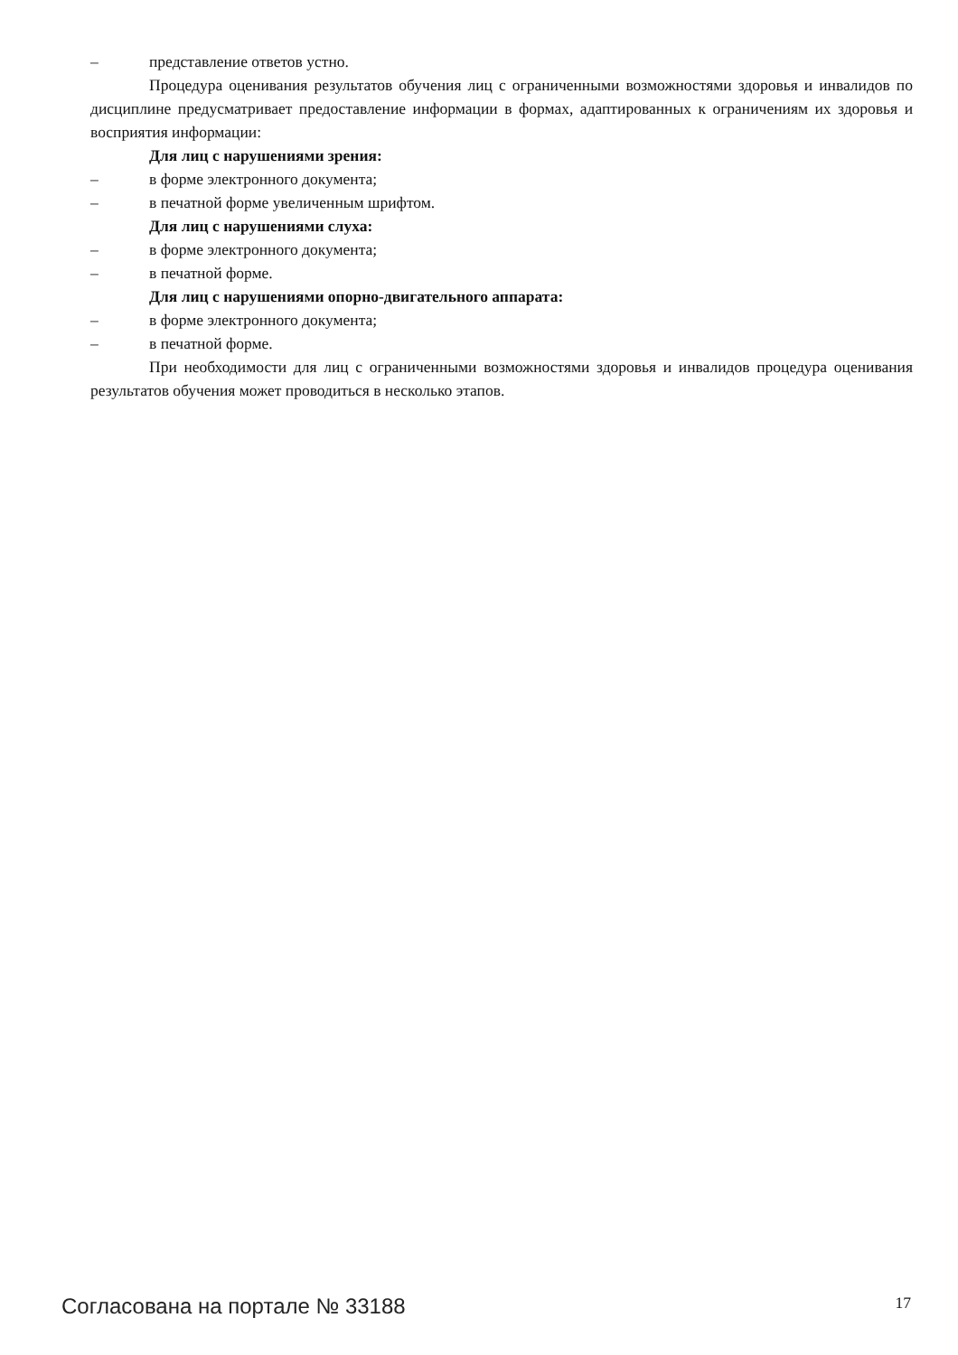– представление ответов устно.
Процедура оценивания результатов обучения лиц с ограниченными возможностями здоровья и инвалидов по дисциплине предусматривает предоставление информации в формах, адаптированных к ограничениям их здоровья и восприятия информации:
Для лиц с нарушениями зрения:
– в форме электронного документа;
– в печатной форме увеличенным шрифтом.
Для лиц с нарушениями слуха:
– в форме электронного документа;
– в печатной форме.
Для лиц с нарушениями опорно-двигательного аппарата:
– в форме электронного документа;
– в печатной форме.
При необходимости для лиц с ограниченными возможностями здоровья и инвалидов процедура оценивания результатов обучения может проводиться в несколько этапов.
Согласована на портале № 33188 17